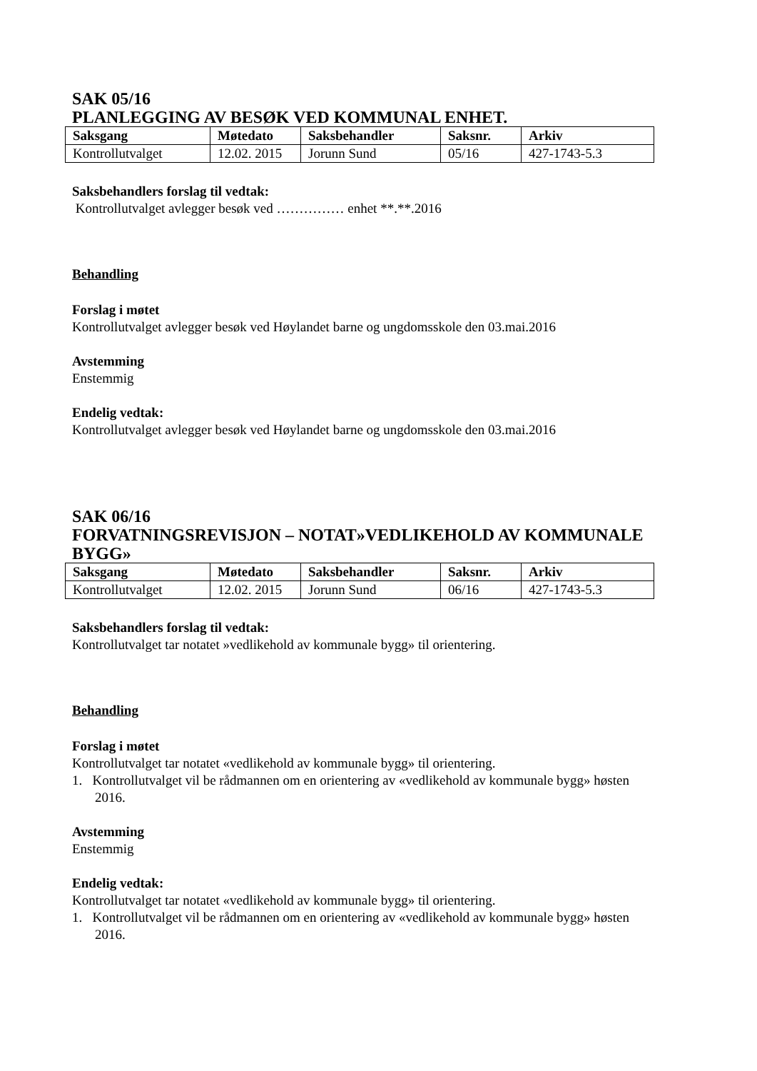SAK 05/16
PLANLEGGING AV BESØK VED KOMMUNAL ENHET.
| Saksgang | Møtedato | Saksbehandler | Saksnr. | Arkiv |
| --- | --- | --- | --- | --- |
| Kontrollutvalget | 12.02. 2015 | Jorunn Sund | 05/16 | 427-1743-5.3 |
Saksbehandlers forslag til vedtak:
Kontrollutvalget avlegger besøk ved …………… enhet **.**.2016
Behandling
Forslag i møtet
Kontrollutvalget avlegger besøk ved Høylandet barne og ungdomsskole den 03.mai.2016
Avstemming
Enstemmig
Endelig vedtak:
Kontrollutvalget avlegger besøk ved Høylandet barne og ungdomsskole den 03.mai.2016
SAK 06/16
FORVATNINGSREVISJON – NOTAT»VEDLIKEHOLD AV KOMMUNALE BYGG»
| Saksgang | Møtedato | Saksbehandler | Saksnr. | Arkiv |
| --- | --- | --- | --- | --- |
| Kontrollutvalget | 12.02. 2015 | Jorunn Sund | 06/16 | 427-1743-5.3 |
Saksbehandlers forslag til vedtak:
Kontrollutvalget tar notatet »vedlikehold av kommunale bygg» til orientering.
Behandling
Forslag i møtet
Kontrollutvalget tar notatet «vedlikehold av kommunale bygg» til orientering.
1. Kontrollutvalget vil be rådmannen om en orientering av «vedlikehold av kommunale bygg» høsten 2016.
Avstemming
Enstemmig
Endelig vedtak:
Kontrollutvalget tar notatet «vedlikehold av kommunale bygg» til orientering.
1. Kontrollutvalget vil be rådmannen om en orientering av «vedlikehold av kommunale bygg» høsten 2016.